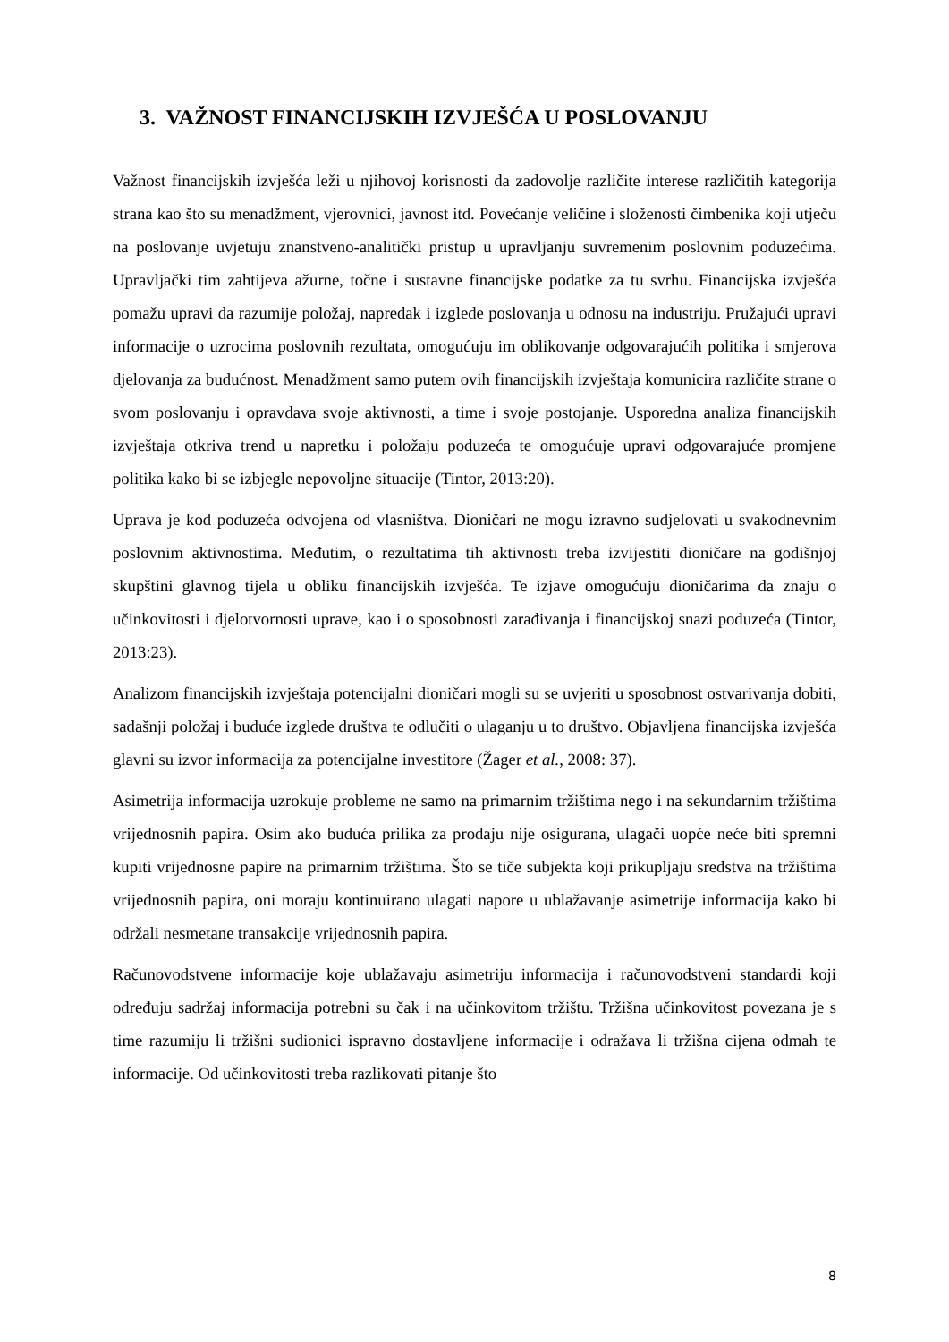3. VAŽNOST FINANCIJSKIH IZVJEŠĆA U POSLOVANJU
Važnost financijskih izvješća leži u njihovoj korisnosti da zadovolje različite interese različitih kategorija strana kao što su menadžment, vjerovnici, javnost itd. Povećanje veličine i složenosti čimbenika koji utječu na poslovanje uvjetuju znanstveno-analitički pristup u upravljanju suvremenim poslovnim poduzećima. Upravljački tim zahtijeva ažurne, točne i sustavne financijske podatke za tu svrhu. Financijska izvješća pomažu upravi da razumije položaj, napredak i izglede poslovanja u odnosu na industriju. Pružajući upravi informacije o uzrocima poslovnih rezultata, omogućuju im oblikovanje odgovarajućih politika i smjerova djelovanja za budućnost. Menadžment samo putem ovih financijskih izvještaja komunicira različite strane o svom poslovanju i opravdava svoje aktivnosti, a time i svoje postojanje. Usporedna analiza financijskih izvještaja otkriva trend u napretku i položaju poduzeća te omogućuje upravi odgovarajuće promjene politika kako bi se izbjegle nepovoljne situacije (Tintor, 2013:20).
Uprava je kod poduzeća odvojena od vlasništva. Dioničari ne mogu izravno sudjelovati u svakodnevnim poslovnim aktivnostima. Međutim, o rezultatima tih aktivnosti treba izvijestiti dioničare na godišnjoj skupštini glavnog tijela u obliku financijskih izvješća. Te izjave omogućuju dioničarima da znaju o učinkovitosti i djelotvornosti uprave, kao i o sposobnosti zarađivanja i financijskoj snazi poduzeća (Tintor, 2013:23).
Analizom financijskih izvještaja potencijalni dioničari mogli su se uvjeriti u sposobnost ostvarivanja dobiti, sadašnji položaj i buduće izglede društva te odlučiti o ulaganju u to društvo. Objavljena financijska izvješća glavni su izvor informacija za potencijalne investitore (Žager et al., 2008: 37).
Asimetrija informacija uzrokuje probleme ne samo na primarnim tržištima nego i na sekundarnim tržištima vrijednosnih papira. Osim ako buduća prilika za prodaju nije osigurana, ulagači uopće neće biti spremni kupiti vrijednosne papire na primarnim tržištima. Što se tiče subjekta koji prikupljaju sredstva na tržištima vrijednosnih papira, oni moraju kontinuirano ulagati napore u ublažavanje asimetrije informacija kako bi održali nesmetane transakcije vrijednosnih papira.
Računovodstvene informacije koje ublažavaju asimetriju informacija i računovodstveni standardi koji određuju sadržaj informacija potrebni su čak i na učinkovitom tržištu. Tržišna učinkovitost povezana je s time razumiju li tržišni sudionici ispravno dostavljene informacije i odražava li tržišna cijena odmah te informacije. Od učinkovitosti treba razlikovati pitanje što
8